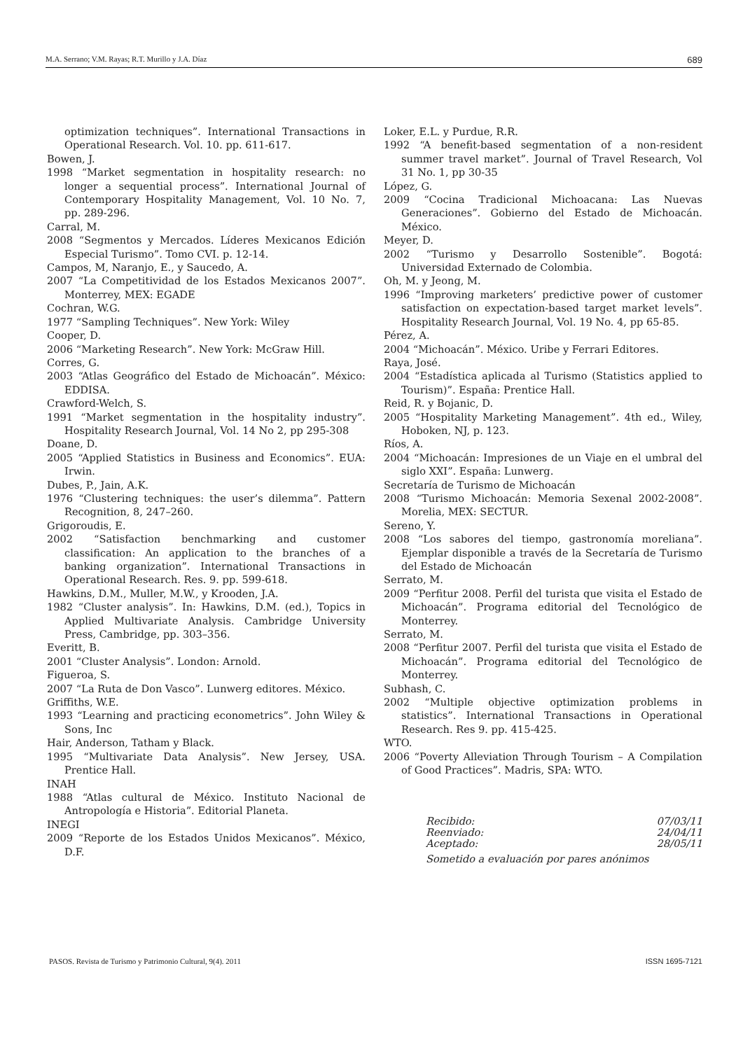M.A. Serrano; V.M. Rayas; R.T. Murillo y J.A. Díaz 689
optimization techniques”. International Transactions in Operational Research. Vol. 10. pp. 611-617.
Bowen, J.
1998 “Market segmentation in hospitality research: no longer a sequential process”. International Journal of Contemporary Hospitality Management, Vol. 10 No. 7, pp. 289-296.
Carral, M.
2008 “Segmentos y Mercados. Líderes Mexicanos Edición Especial Turismo”. Tomo CVI. p. 12-14.
Campos, M, Naranjo, E., y Saucedo, A.
2007 “La Competitividad de los Estados Mexicanos 2007”. Monterrey, MEX: EGADE
Cochran, W.G.
1977 “Sampling Techniques”. New York: Wiley
Cooper, D.
2006 “Marketing Research”. New York: McGraw Hill.
Corres, G.
2003 “Atlas Geográfico del Estado de Michoacán”. México: EDDISA.
Crawford-Welch, S.
1991 “Market segmentation in the hospitality industry”. Hospitality Research Journal, Vol. 14 No 2, pp 295-308
Doane, D.
2005 “Applied Statistics in Business and Economics”. EUA: Irwin.
Dubes, P., Jain, A.K.
1976 “Clustering techniques: the user’s dilemma”. Pattern Recognition, 8, 247–260.
Grigoroudis, E.
2002 “Satisfaction benchmarking and customer classification: An application to the branches of a banking organization”. International Transactions in Operational Research. Res. 9. pp. 599-618.
Hawkins, D.M., Muller, M.W., y Krooden, J.A.
1982 “Cluster analysis”. In: Hawkins, D.M. (ed.), Topics in Applied Multivariate Analysis. Cambridge University Press, Cambridge, pp. 303–356.
Everitt, B.
2001 “Cluster Analysis”. London: Arnold.
Figueroa, S.
2007 “La Ruta de Don Vasco”. Lunwerg editores. México.
Griffiths, W.E.
1993 “Learning and practicing econometrics”. John Wiley & Sons, Inc
Hair, Anderson, Tatham y Black.
1995 “Multivariate Data Analysis”. New Jersey, USA. Prentice Hall.
INAH
1988 “Atlas cultural de México. Instituto Nacional de Antropología e Historia”. Editorial Planeta.
INEGI
2009 “Reporte de los Estados Unidos Mexicanos”. México, D.F.
Loker, E.L. y Purdue, R.R.
1992 “A benefit-based segmentation of a non-resident summer travel market”. Journal of Travel Research, Vol 31 No. 1, pp 30-35
López, G.
2009 “Cocina Tradicional Michoacana: Las Nuevas Generaciones”. Gobierno del Estado de Michoacán. México.
Meyer, D.
2002 “Turismo y Desarrollo Sostenible”. Bogotá: Universidad Externado de Colombia.
Oh, M. y Jeong, M.
1996 “Improving marketers’ predictive power of customer satisfaction on expectation-based target market levels”. Hospitality Research Journal, Vol. 19 No. 4, pp 65-85.
Pérez, A.
2004 “Michoacán”. México. Uribe y Ferrari Editores.
Raya, José.
2004 “Estadística aplicada al Turismo (Statistics applied to Tourism)”. España: Prentice Hall.
Reid, R. y Bojanic, D.
2005 “Hospitality Marketing Management”. 4th ed., Wiley, Hoboken, NJ, p. 123.
Ríos, A.
2004 “Michoacán: Impresiones de un Viaje en el umbral del siglo XXI”. España: Lunwerg.
Secretaría de Turismo de Michoacán
2008 “Turismo Michoacán: Memoria Sexenal 2002-2008”. Morelia, MEX: SECTUR.
Sereno, Y.
2008 “Los sabores del tiempo, gastronomía moreliana”. Ejemplar disponible a través de la Secretaría de Turismo del Estado de Michoacán
Serrato, M.
2009 “Perfitur 2008. Perfil del turista que visita el Estado de Michoacán”. Programa editorial del Tecnológico de Monterrey.
Serrato, M.
2008 “Perfitur 2007. Perfil del turista que visita el Estado de Michoacán”. Programa editorial del Tecnológico de Monterrey.
Subhash, C.
2002 “Multiple objective optimization problems in statistics”. International Transactions in Operational Research. Res 9. pp. 415-425.
WTO.
2006 “Poverty Alleviation Through Tourism – A Compilation of Good Practices”. Madris, SPA: WTO.
Recibido: 07/03/11
Reenviado: 24/04/11
Aceptado: 28/05/11
Sometido a evaluación por pares anónimos
PASOS. Revista de Turismo y Patrimonio Cultural, 9(4). 2011 ISSN 1695-7121